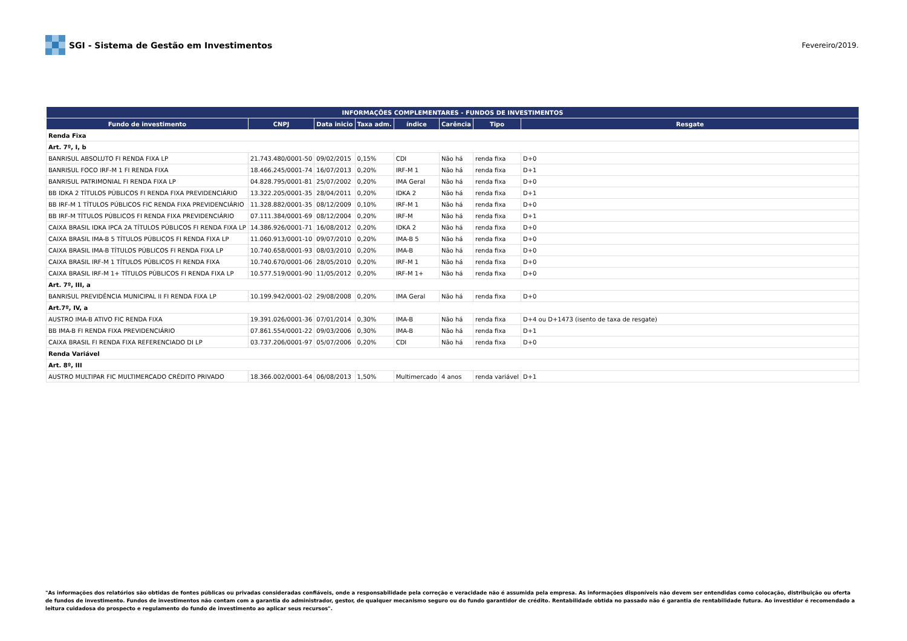SGI - Sistema de Gestão em Investimentos
Fevereiro/2019.
| INFORMAÇÕES COMPLEMENTARES - FUNDOS DE INVESTIMENTOS | | | | | | | |
| --- | --- | --- | --- | --- | --- | --- | --- |
| Fundo de investimento | CNPJ | Data inicio | Taxa adm. | índice | Carência | Tipo | Resgate |
| Renda Fixa | | | | | | | |
| Art. 7º, I, b | | | | | | | |
| BANRISUL ABSOLUTO FI RENDA FIXA LP | 21.743.480/0001-50 | 09/02/2015 | 0,15% | CDI | Não há | renda fixa | D+0 |
| BANRISUL FOCO IRF-M 1 FI RENDA FIXA | 18.466.245/0001-74 | 16/07/2013 | 0,20% | IRF-M 1 | Não há | renda fixa | D+1 |
| BANRISUL PATRIMONIAL FI RENDA FIXA LP | 04.828.795/0001-81 | 25/07/2002 | 0,20% | IMA Geral | Não há | renda fixa | D+0 |
| BB IDKA 2 TÍTULOS PÚBLICOS FI RENDA FIXA PREVIDENCIÁRIO | 13.322.205/0001-35 | 28/04/2011 | 0,20% | IDKA 2 | Não há | renda fixa | D+1 |
| BB IRF-M 1 TÍTULOS PÚBLICOS FIC RENDA FIXA PREVIDENCIÁRIO | 11.328.882/0001-35 | 08/12/2009 | 0,10% | IRF-M 1 | Não há | renda fixa | D+0 |
| BB IRF-M TÍTULOS PÚBLICOS FI RENDA FIXA PREVIDENCIÁRIO | 07.111.384/0001-69 | 08/12/2004 | 0,20% | IRF-M | Não há | renda fixa | D+1 |
| CAIXA BRASIL IDKA IPCA 2A TÍTULOS PÚBLICOS FI RENDA FIXA LP | 14.386.926/0001-71 | 16/08/2012 | 0,20% | IDKA 2 | Não há | renda fixa | D+0 |
| CAIXA BRASIL IMA-B 5 TÍTULOS PÚBLICOS FI RENDA FIXA LP | 11.060.913/0001-10 | 09/07/2010 | 0,20% | IMA-B 5 | Não há | renda fixa | D+0 |
| CAIXA BRASIL IMA-B TÍTULOS PÚBLICOS FI RENDA FIXA LP | 10.740.658/0001-93 | 08/03/2010 | 0,20% | IMA-B | Não há | renda fixa | D+0 |
| CAIXA BRASIL IRF-M 1 TÍTULOS PÚBLICOS FI RENDA FIXA | 10.740.670/0001-06 | 28/05/2010 | 0,20% | IRF-M 1 | Não há | renda fixa | D+0 |
| CAIXA BRASIL IRF-M 1+ TÍTULOS PÚBLICOS FI RENDA FIXA LP | 10.577.519/0001-90 | 11/05/2012 | 0,20% | IRF-M 1+ | Não há | renda fixa | D+0 |
| Art. 7º, III, a | | | | | | | |
| BANRISUL PREVIDÊNCIA MUNICIPAL II FI RENDA FIXA LP | 10.199.942/0001-02 | 29/08/2008 | 0,20% | IMA Geral | Não há | renda fixa | D+0 |
| Art.7º, IV, a | | | | | | | |
| AUSTRO IMA-B ATIVO FIC RENDA FIXA | 19.391.026/0001-36 | 07/01/2014 | 0,30% | IMA-B | Não há | renda fixa | D+4 ou D+1473 (isento de taxa de resgate) |
| BB IMA-B FI RENDA FIXA PREVIDENCIÁRIO | 07.861.554/0001-22 | 09/03/2006 | 0,30% | IMA-B | Não há | renda fixa | D+1 |
| CAIXA BRASIL FI RENDA FIXA REFERENCIADO DI LP | 03.737.206/0001-97 | 05/07/2006 | 0,20% | CDI | Não há | renda fixa | D+0 |
| Renda Variável | | | | | | | |
| Art. 8º, III | | | | | | | |
| AUSTRO MULTIPAR FIC MULTIMERCADO CRÉDITO PRIVADO | 18.366.002/0001-64 | 06/08/2013 | 1,50% | Multimercado | 4 anos | renda variável | D+1 |
"As informações dos relatórios são obtidas de fontes públicas ou privadas consideradas confiáveis, onde a responsabilidade pela correção e veracidade não é assumida pela empresa. As informações disponíveis não devem ser entendidas como colocação, distribuição ou oferta de fundos de investimento. Fundos de investimentos não contam com a garantia do administrador, gestor, de qualquer mecanismo seguro ou do fundo garantidor de crédito. Rentabilidade obtida no passado não é garantia de rentabilidade futura. Ao investidor é recomendado a leitura cuidadosa do prospecto e regulamento do fundo de investimento ao aplicar seus recursos".